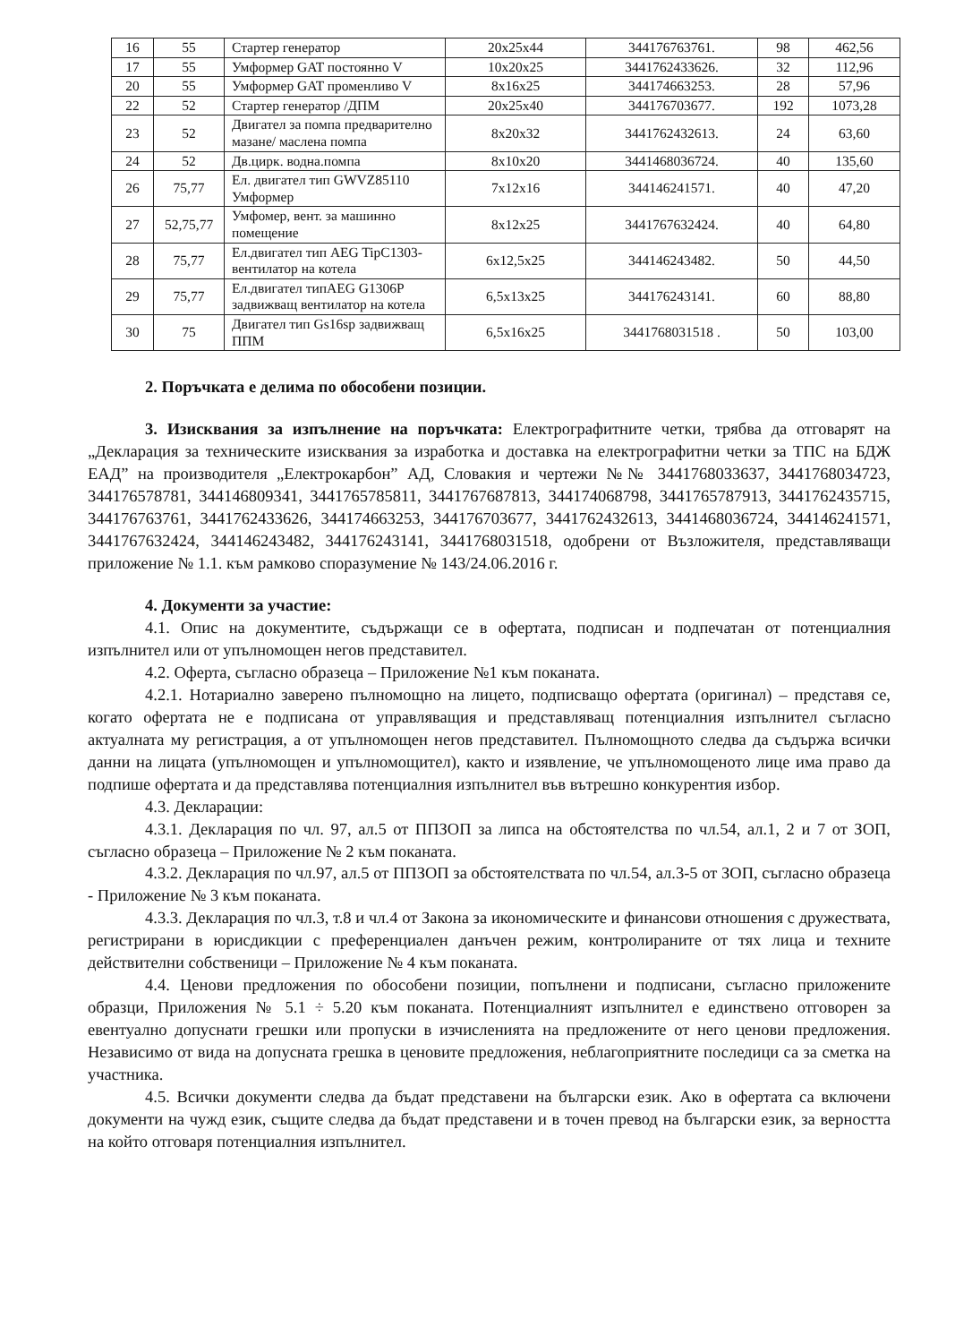| 16 | 55 | Стартер генератор | 20x25x44 | 344176763761. | 98 | 462,56 |
| 17 | 55 | Умформер GAT постоянно V | 10x20x25 | 3441762433626. | 32 | 112,96 |
| 20 | 55 | Умформер GAT променливо V | 8x16x25 | 344174663253. | 28 | 57,96 |
| 22 | 52 | Стартер генератор /ДПМ | 20x25x40 | 344176703677. | 192 | 1073,28 |
| 23 | 52 | Двигател за помпа предварително мазане/ маслена помпа | 8x20x32 | 3441762432613. | 24 | 63,60 |
| 24 | 52 | Дв.цирк. водна.помпа | 8x10x20 | 3441468036724. | 40 | 135,60 |
| 26 | 75,77 | Ел. двигател тип GWVZ85110 Умформер | 7x12x16 | 344146241571. | 40 | 47,20 |
| 27 | 52,75,77 | Умфомер, вент. за машинно помещение | 8x12x25 | 3441767632424. | 40 | 64,80 |
| 28 | 75,77 | Ел.двигател тип AEG TipC1303-вентилатор на котела | 6x12,5x25 | 344146243482. | 50 | 44,50 |
| 29 | 75,77 | Ел.двигател типAEG G1306P задвижващ вентилатор на котела | 6,5x13x25 | 344176243141. | 60 | 88,80 |
| 30 | 75 | Двигател тип Gs16sp задвижващ ППМ | 6,5x16x25 | 3441768031518 . | 50 | 103,00 |
2. Поръчката е делима по обособени позиции.
3. Изисквания за изпълнение на поръчката: Електрографитните четки, трябва да отговарят на „Декларация за техническите изисквания за изработка и доставка на електрографитни четки за ТПС на БДЖ ЕАД” на производителя „Електрокарбон” АД, Словакия и чертежи №№ 3441768033637, 3441768034723, 344176578781, 344146809341, 3441765785811, 3441767687813, 344174068798, 3441765787913, 3441762435715, 344176763761, 3441762433626, 344174663253, 344176703677, 3441762432613, 3441468036724, 344146241571, 3441767632424, 344146243482, 344176243141, 3441768031518, одобрени от Възложителя, представляващи приложение № 1.1. към рамково споразумение № 143/24.06.2016 г.
4. Документи за участие:
4.1. Опис на документите, съдържащи се в офертата, подписан и подпечатан от потенциалния изпълнител или от упълномощен негов представител.
4.2. Оферта, съгласно образеца – Приложение №1 към поканата.
4.2.1. Нотариално заверено пълномощно на лицето, подписващо офертата (оригинал) – представя се, когато офертата не е подписана от управляващия и представляващ потенциалния изпълнител съгласно актуалната му регистрация, а от упълномощен негов представител. Пълномощното следва да съдържа всички данни на лицата (упълномощен и упълномощител), както и изявление, че упълномощеното лице има право да подпише офертата и да представлява потенциалния изпълнител във вътрешно конкурентия избор.
4.3. Декларации:
4.3.1. Декларация по чл. 97, ал.5 от ППЗОП за липса на обстоятелства по чл.54, ал.1, 2 и 7 от ЗОП, съгласно образеца – Приложение № 2 към поканата.
4.3.2. Декларация по чл.97, ал.5 от ППЗОП за обстоятелствата по чл.54, ал.3-5 от ЗОП, съгласно образеца - Приложение № 3 към поканата.
4.3.3. Декларация по чл.3, т.8 и чл.4 от Закона за икономическите и финансови отношения с дружествата, регистрирани в юрисдикции с преференциален данъчен режим, контролираните от тях лица и техните действителни собственици – Приложение № 4 към поканата.
4.4. Ценови предложения по обособени позиции, попълнени и подписани, съгласно приложените образци, Приложения № 5.1 ÷ 5.20 към поканата. Потенциалният изпълнител е единствено отговорен за евентуално допуснати грешки или пропуски в изчисленията на предложените от него ценови предложения. Независимо от вида на допусната грешка в ценовите предложения, неблагоприятните последици са за сметка на участника.
4.5. Всички документи следва да бъдат представени на български език. Ако в офертата са включени документи на чужд език, същите следва да бъдат представени и в точен превод на български език, за верността на който отговаря потенциалния изпълнител.